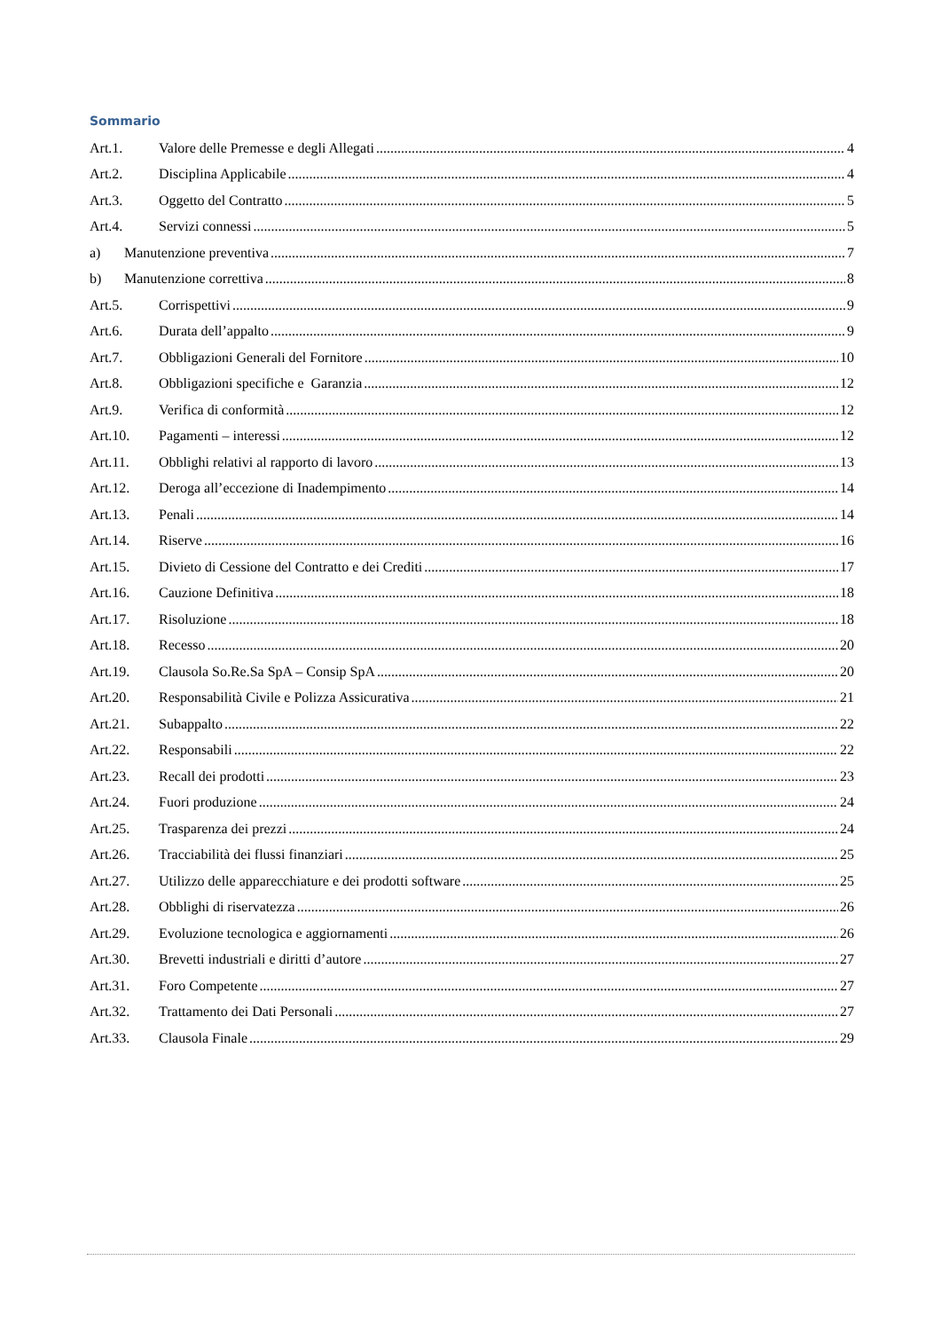Sommario
Art.1. Valore delle Premesse e degli Allegati 4
Art.2. Disciplina Applicabile 4
Art.3. Oggetto del Contratto 5
Art.4. Servizi connessi 5
a) Manutenzione preventiva 7
b) Manutenzione correttiva 8
Art.5. Corrispettivi 9
Art.6. Durata dell’appalto 9
Art.7. Obbligazioni Generali del Fornitore 10
Art.8. Obbligazioni specifiche e Garanzia 12
Art.9. Verifica di conformità 12
Art.10. Pagamenti – interessi 12
Art.11. Obblighi relativi al rapporto di lavoro 13
Art.12. Deroga all’eccezione di Inadempimento 14
Art.13. Penali 14
Art.14. Riserve 16
Art.15. Divieto di Cessione del Contratto e dei Crediti 17
Art.16. Cauzione Definitiva 18
Art.17. Risoluzione 18
Art.18. Recesso 20
Art.19. Clausola So.Re.Sa SpA – Consip SpA 20
Art.20. Responsabilità Civile e Polizza Assicurativa 21
Art.21. Subappalto 22
Art.22. Responsabili 22
Art.23. Recall dei prodotti 23
Art.24. Fuori produzione 24
Art.25. Trasparenza dei prezzi 24
Art.26. Tracciabilità dei flussi finanziari 25
Art.27. Utilizzo delle apparecchiature e dei prodotti software 25
Art.28. Obblighi di riservatezza 26
Art.29. Evoluzione tecnologica e aggiornamenti 26
Art.30. Brevetti industriali e diritti d’autore 27
Art.31. Foro Competente 27
Art.32. Trattamento dei Dati Personali 27
Art.33. Clausola Finale 29